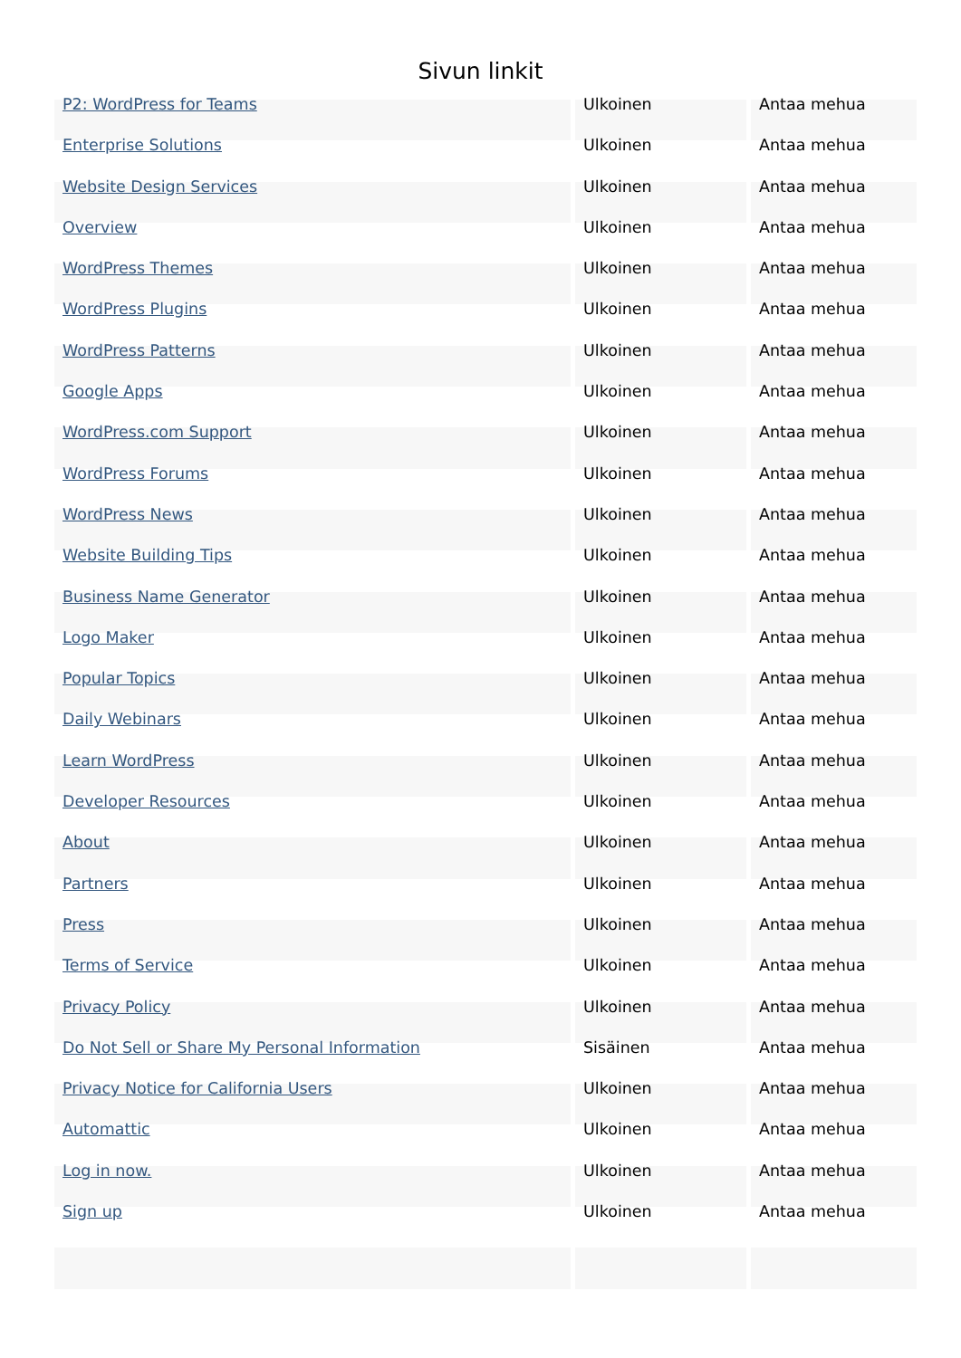Sivun linkit
| P2: WordPress for Teams | Ulkoinen | Antaa mehua |
| Enterprise Solutions | Ulkoinen | Antaa mehua |
| Website Design Services | Ulkoinen | Antaa mehua |
| Overview | Ulkoinen | Antaa mehua |
| WordPress Themes | Ulkoinen | Antaa mehua |
| WordPress Plugins | Ulkoinen | Antaa mehua |
| WordPress Patterns | Ulkoinen | Antaa mehua |
| Google Apps | Ulkoinen | Antaa mehua |
| WordPress.com Support | Ulkoinen | Antaa mehua |
| WordPress Forums | Ulkoinen | Antaa mehua |
| WordPress News | Ulkoinen | Antaa mehua |
| Website Building Tips | Ulkoinen | Antaa mehua |
| Business Name Generator | Ulkoinen | Antaa mehua |
| Logo Maker | Ulkoinen | Antaa mehua |
| Popular Topics | Ulkoinen | Antaa mehua |
| Daily Webinars | Ulkoinen | Antaa mehua |
| Learn WordPress | Ulkoinen | Antaa mehua |
| Developer Resources | Ulkoinen | Antaa mehua |
| About | Ulkoinen | Antaa mehua |
| Partners | Ulkoinen | Antaa mehua |
| Press | Ulkoinen | Antaa mehua |
| Terms of Service | Ulkoinen | Antaa mehua |
| Privacy Policy | Ulkoinen | Antaa mehua |
| Do Not Sell or Share My Personal Information | Sisäinen | Antaa mehua |
| Privacy Notice for California Users | Ulkoinen | Antaa mehua |
| Automattic | Ulkoinen | Antaa mehua |
| Log in now. | Ulkoinen | Antaa mehua |
| Sign up | Ulkoinen | Antaa mehua |